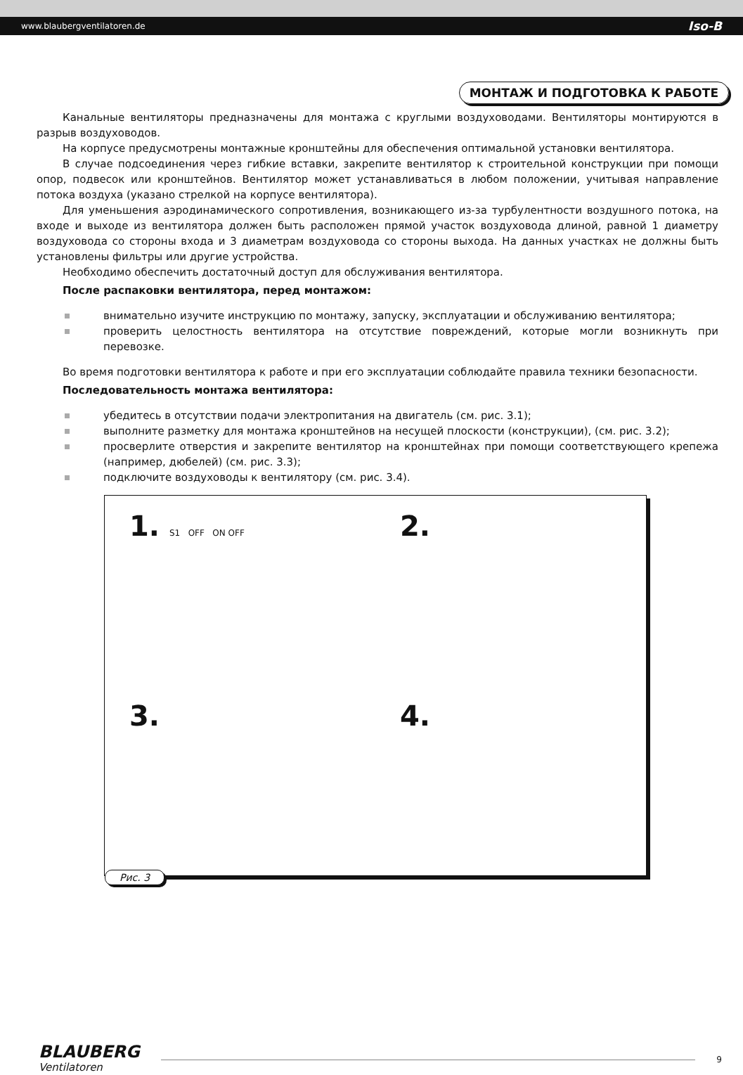www.blaubergventilatoren.de Iso-B
МОНТАЖ И ПОДГОТОВКА К РАБОТЕ
Канальные вентиляторы предназначены для монтажа с круглыми воздуховодами. Вентиляторы монтируются в разрыв воздуховодов.
На корпусе предусмотрены монтажные кронштейны для обеспечения оптимальной установки вентилятора.
В случае подсоединения через гибкие вставки, закрепите вентилятор к строительной конструкции при помощи опор, подвесок или кронштейнов. Вентилятор может устанавливаться в любом положении, учитывая направление потока воздуха (указано стрелкой на корпусе вентилятора).
Для уменьшения аэродинамического сопротивления, возникающего из-за турбулентности воздушного потока, на входе и выходе из вентилятора должен быть расположен прямой участок воздуховода длиной, равной 1 диаметру воздуховода со стороны входа и 3 диаметрам воздуховода со стороны выхода. На данных участках не должны быть установлены фильтры или другие устройства.
Необходимо обеспечить достаточный доступ для обслуживания вентилятора.
После распаковки вентилятора, перед монтажом:
внимательно изучите инструкцию по монтажу, запуску, эксплуатации и обслуживанию вентилятора;
проверить целостность вентилятора на отсутствие повреждений, которые могли возникнуть при перевозке.
Во время подготовки вентилятора к работе и при его эксплуатации соблюдайте правила техники безопасности.
Последовательность монтажа вентилятора:
убедитесь в отсутствии подачи электропитания на двигатель (см. рис. 3.1);
выполните разметку для монтажа кронштейнов на несущей плоскости (конструкции), (см. рис. 3.2);
просверлите отверстия и закрепите вентилятор на кронштейнах при помощи соответствующего крепежа (например, дюбелей) (см. рис. 3.3);
подключите воздуховоды к вентилятору (см. рис. 3.4).
1. S1 OFF ON OFF
2.
3.
4.
Рис. 3
BLAUBERG
Ventilatoren
9